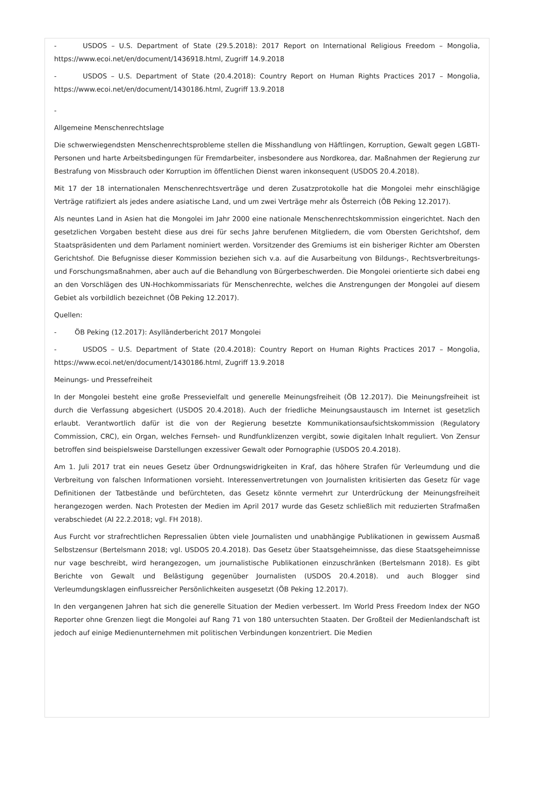- USDOS – U.S. Department of State (29.5.2018): 2017 Report on International Religious Freedom – Mongolia, https://www.ecoi.net/en/document/1436918.html, Zugriff 14.9.2018
- USDOS – U.S. Department of State (20.4.2018): Country Report on Human Rights Practices 2017 – Mongolia, https://www.ecoi.net/en/document/1430186.html, Zugriff 13.9.2018
-
Allgemeine Menschenrechtslage
Die schwerwiegendsten Menschenrechtsprobleme stellen die Misshandlung von Häftlingen, Korruption, Gewalt gegen LGBTI-Personen und harte Arbeitsbedingungen für Fremdarbeiter, insbesondere aus Nordkorea, dar. Maßnahmen der Regierung zur Bestrafung von Missbrauch oder Korruption im öffentlichen Dienst waren inkonsequent (USDOS 20.4.2018).
Mit 17 der 18 internationalen Menschenrechtsverträge und deren Zusatzprotokolle hat die Mongolei mehr einschlägige Verträge ratifiziert als jedes andere asiatische Land, und um zwei Verträge mehr als Österreich (ÖB Peking 12.2017).
Als neuntes Land in Asien hat die Mongolei im Jahr 2000 eine nationale Menschenrechtskommission eingerichtet. Nach den gesetzlichen Vorgaben besteht diese aus drei für sechs Jahre berufenen Mitgliedern, die vom Obersten Gerichtshof, dem Staatspräsidenten und dem Parlament nominiert werden. Vorsitzender des Gremiums ist ein bisheriger Richter am Obersten Gerichtshof. Die Befugnisse dieser Kommission beziehen sich v.a. auf die Ausarbeitung von Bildungs-, Rechtsverbreitungs- und Forschungsmaßnahmen, aber auch auf die Behandlung von Bürgerbeschwerden. Die Mongolei orientierte sich dabei eng an den Vorschlägen des UN-Hochkommissariats für Menschenrechte, welches die Anstrengungen der Mongolei auf diesem Gebiet als vorbildlich bezeichnet (ÖB Peking 12.2017).
Quellen:
- ÖB Peking (12.2017): Asylländerbericht 2017 Mongolei
- USDOS – U.S. Department of State (20.4.2018): Country Report on Human Rights Practices 2017 – Mongolia, https://www.ecoi.net/en/document/1430186.html, Zugriff 13.9.2018
Meinungs- und Pressefreiheit
In der Mongolei besteht eine große Pressevielfalt und generelle Meinungsfreiheit (ÖB 12.2017). Die Meinungsfreiheit ist durch die Verfassung abgesichert (USDOS 20.4.2018). Auch der friedliche Meinungsaustausch im Internet ist gesetzlich erlaubt. Verantwortlich dafür ist die von der Regierung besetzte Kommunikationsaufsichtskommission (Regulatory Commission, CRC), ein Organ, welches Fernseh- und Rundfunklizenzen vergibt, sowie digitalen Inhalt reguliert. Von Zensur betroffen sind beispielsweise Darstellungen exzessiver Gewalt oder Pornographie (USDOS 20.4.2018).
Am 1. Juli 2017 trat ein neues Gesetz über Ordnungswidrigkeiten in Kraf, das höhere Strafen für Verleumdung und die Verbreitung von falschen Informationen vorsieht. Interessenvertretungen von Journalisten kritisierten das Gesetz für vage Definitionen der Tatbestände und befürchteten, das Gesetz könnte vermehrt zur Unterdrückung der Meinungsfreiheit herangezogen werden. Nach Protesten der Medien im April 2017 wurde das Gesetz schließlich mit reduzierten Strafmaßen verabschiedet (AI 22.2.2018; vgl. FH 2018).
Aus Furcht vor strafrechtlichen Repressalien übten viele Journalisten und unabhängige Publikationen in gewissem Ausmaß Selbstzensur (Bertelsmann 2018; vgl. USDOS 20.4.2018). Das Gesetz über Staatsgeheimnisse, das diese Staatsgeheimnisse nur vage beschreibt, wird herangezogen, um journalistische Publikationen einzuschränken (Bertelsmann 2018). Es gibt Berichte von Gewalt und Belästigung gegenüber Journalisten (USDOS 20.4.2018). und auch Blogger sind Verleumdungsklagen einflussreicher Persönlichkeiten ausgesetzt (ÖB Peking 12.2017).
In den vergangenen Jahren hat sich die generelle Situation der Medien verbessert. Im World Press Freedom Index der NGO Reporter ohne Grenzen liegt die Mongolei auf Rang 71 von 180 untersuchten Staaten. Der Großteil der Medienlandschaft ist jedoch auf einige Medienunternehmen mit politischen Verbindungen konzentriert. Die Medien